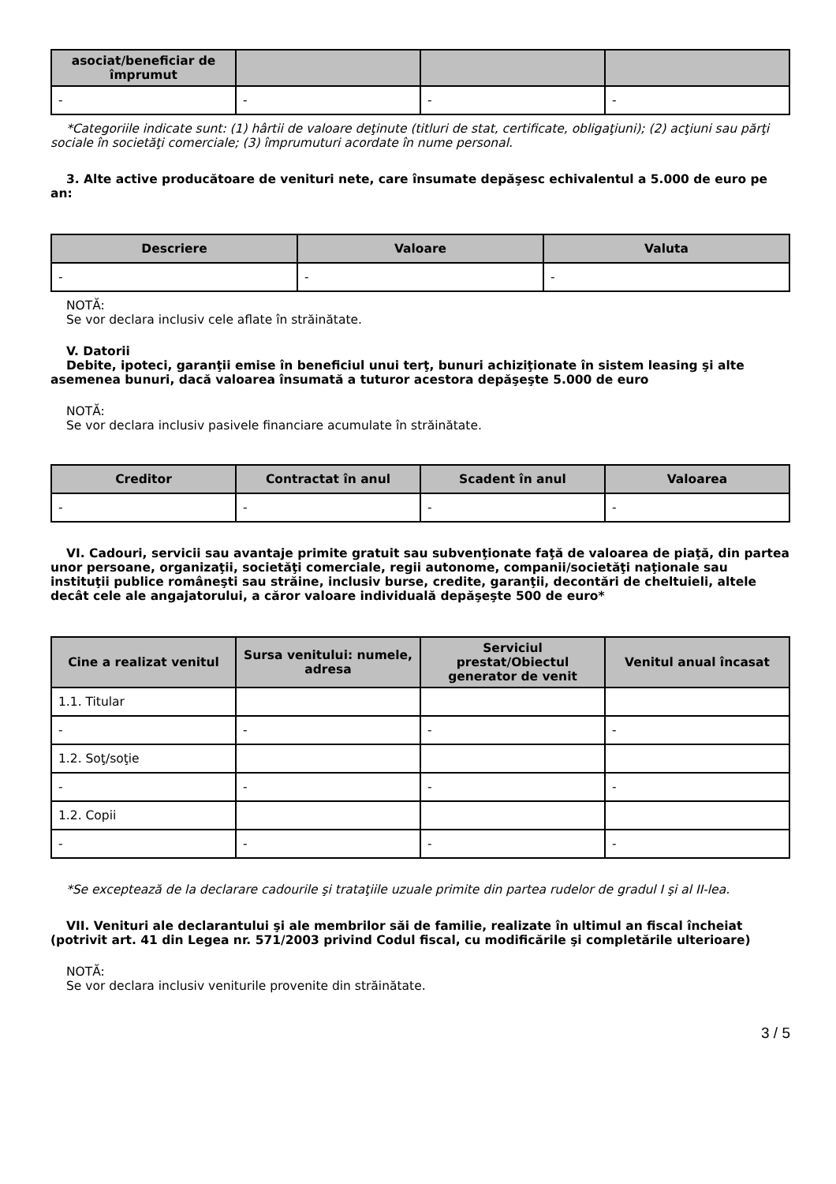| asociat/beneficiar de împrumut | | | |
| --- | --- | --- | --- |
| - | - | - | - |
*Categoriile indicate sunt: (1) hârtii de valoare deţinute (titluri de stat, certificate, obligaţiuni); (2) acţiuni sau părţi sociale în societăţi comerciale; (3) împrumuturi acordate în nume personal.
3. Alte active producătoare de venituri nete, care însumate depăşesc echivalentul a 5.000 de euro pe an:
| Descriere | Valoare | Valuta |
| --- | --- | --- |
| - | - | - |
NOTĂ:
Se vor declara inclusiv cele aflate în străinătate.
V. Datorii
Debite, ipoteci, garanţii emise în beneficiul unui terţ, bunuri achiziţionate în sistem leasing şi alte asemenea bunuri, dacă valoarea însumată a tuturor acestora depăşeşte 5.000 de euro
NOTĂ:
Se vor declara inclusiv pasivele financiare acumulate în străinătate.
| Creditor | Contractat în anul | Scadent în anul | Valoarea |
| --- | --- | --- | --- |
| - | - | - | - |
VI. Cadouri, servicii sau avantaje primite gratuit sau subvenţionate faţă de valoarea de piaţă, din partea unor persoane, organizaţii, societăţi comerciale, regii autonome, companii/societăţi naţionale sau instituţii publice româneşti sau străine, inclusiv burse, credite, garanţii, decontări de cheltuieli, altele decât cele ale angajatorului, a căror valoare individuală depăşeşte 500 de euro*
| Cine a realizat venitul | Sursa venitului: numele, adresa | Serviciul prestat/Obiectul generator de venit | Venitul anual încasat |
| --- | --- | --- | --- |
| 1.1. Titular | | | |
| - | - | - | - |
| 1.2. Soţ/soţie | | | |
| - | - | - | - |
| 1.2. Copii | | | |
| - | - | - | - |
*Se exceptează de la declarare cadourile şi trataţiile uzuale primite din partea rudelor de gradul I şi al II-lea.
VII. Venituri ale declarantului şi ale membrilor săi de familie, realizate în ultimul an fiscal încheiat (potrivit art. 41 din Legea nr. 571/2003 privind Codul fiscal, cu modificările şi completările ulterioare)
NOTĂ:
Se vor declara inclusiv veniturile provenite din străinătate.
3 / 5